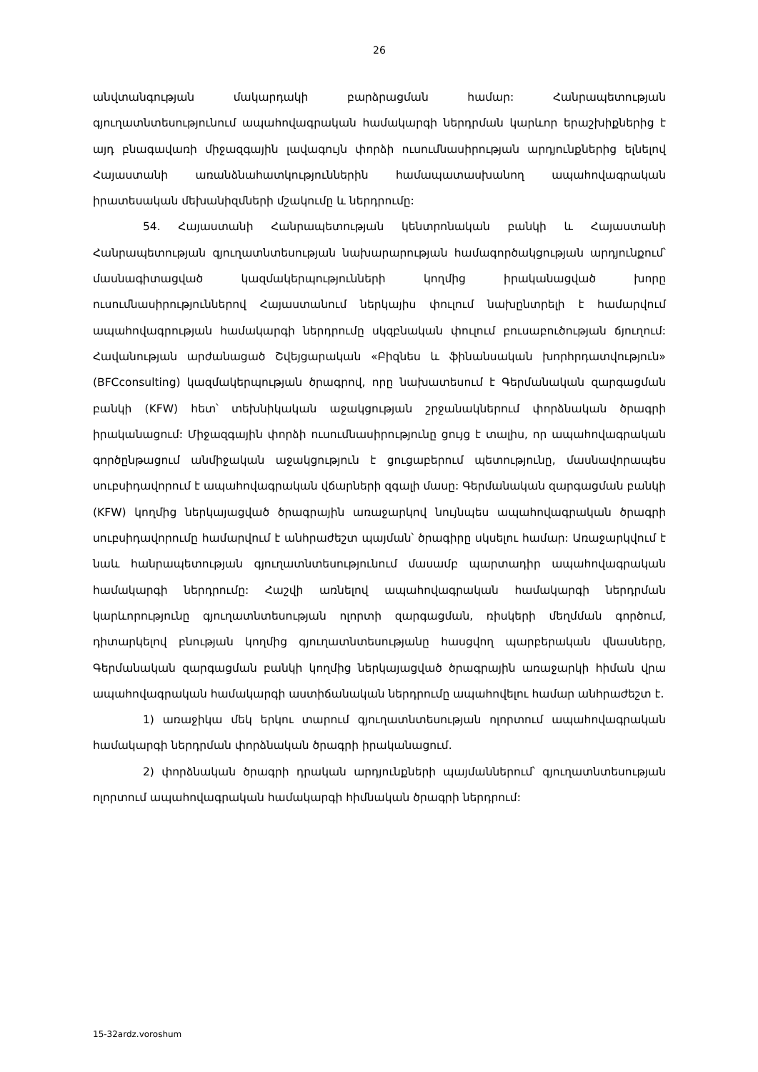26
անվտանգության մակարդակի բարձրացման համար: Հանրապետության գյուղատնտեսությունում ապահովագրական համակարգի ներդրման կարևոր երաշխիքներից է այդ բնագավառի միջազգային լավագույն փորձի ուսումնասիրության արդյունքներից ելնելով Հայաստանի առանձնահատկություններին համապատասխանող ապահովագրական իրատեսական մեխանիզմների մշակումը և ներդրումը:
54. Հայաստանի Հանրապետության կենտրոնական բանկի և Հայաստանի Հանրապետության գյուղատնտեսության նախարարության համագործակցության արդյունքում՝ մասնագիտացված կազմակերպությունների կողմից իրականացված խորը ուսումնասիրություններով Հայաստանում ներկայիս փուլում նախընտրելի է համարվում ապահովագրության համակարգի ներդրումը սկզբնական փուլում բուսաբուծության ճյուղում: Հավանության արժանացած Շվեյցարական «Բիզնես և ֆինանսական խորհրդատվություն» (BFCconsulting) կազմակերպության ծրագրով, որը նախատեսում է Գերմանական զարգացման բանկի (KFW) հետ՝ տեխնիկական աջակցության շրջանակներում փորձնական ծրագրի իրականացում: Միջազգային փորձի ուսումնասիրությունը ցույց է տալիս, որ ապահովագրական գործընթացում անմիջական աջակցություն է ցուցաբերում պետությունը, մասնավորապես սուբսիդավորում է ապահովագրական վճարների զգալի մասը: Գերմանական զարգացման բանկի (KFW) կողմից ներկայացված ծրագրային առաջարկով նույնպես ապահովագրական ծրագրի սուբսիդավորումը համարվում է անհրաժեշտ պայման՝ ծրագիրը սկսելու համար: Առաջարկվում է նաև հանրապետության գյուղատնտեսությունում մասամբ պարտադիր ապահովագրական համակարգի ներդրումը: Հաշվի առնելով ապահովագրական համակարգի ներդրման կարևորությունը գյուղատնտեսության ոլորտի զարգացման, ռիսկերի մեղմման գործում, դիտարկելով բնության կողմից գյուղատնտեսությանը հասցվող պարբերական վնասները, Գերմանական զարգացման բանկի կողմից ներկայացված ծրագրային առաջարկի հիման վրա ապահովագրական համակարգի աստիճանական ներդրումը ապահովելու համար անհրաժեշտ է.
1) առաջիկա մեկ երկու տարում գյուղատնտեսության ոլորտում ապահովագրական համակարգի ներդրման փորձնական ծրագրի իրականացում.
2) փորձնական ծրագրի դրական արդյունքների պայմաններում՝ գյուղատնտեսության ոլորտում ապահովագրական համակարգի հիմնական ծրագրի ներդրում:
15-32ardz.voroshum